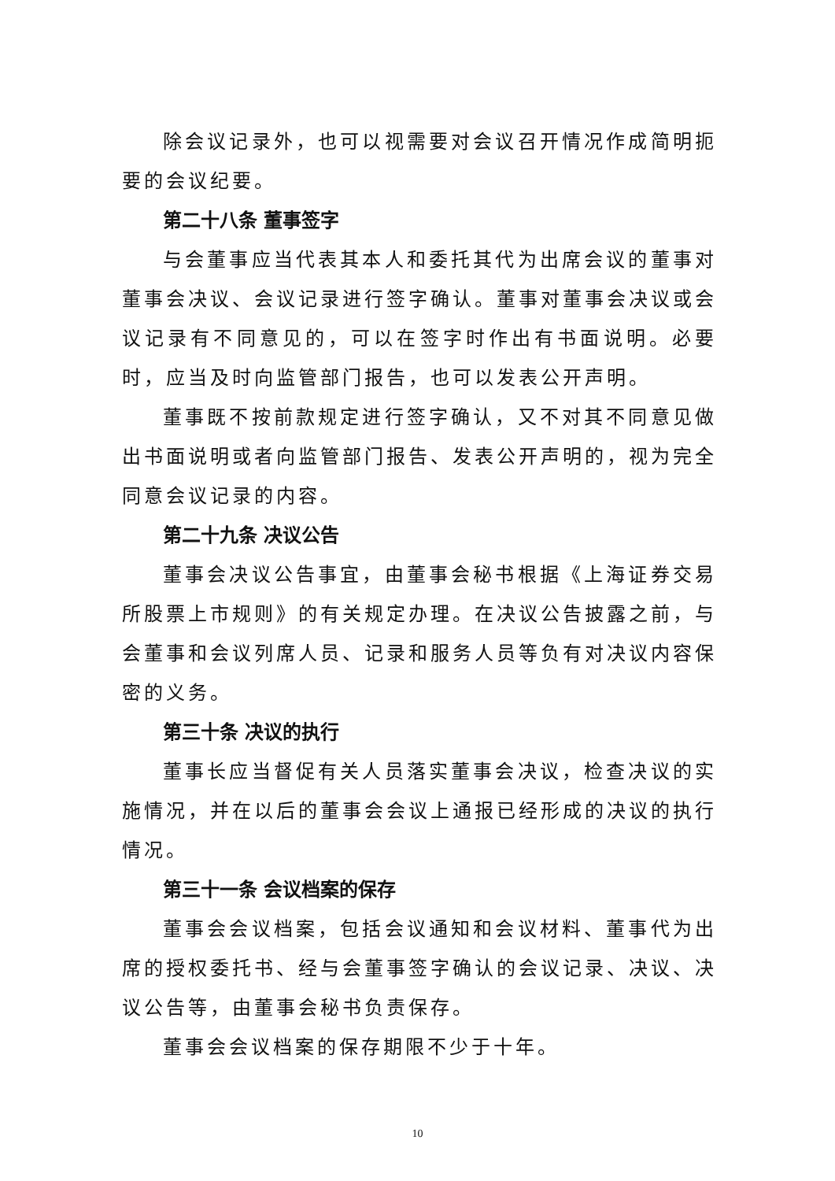除会议记录外，也可以视需要对会议召开情况作成简明扼要的会议纪要。
第二十八条 董事签字
与会董事应当代表其本人和委托其代为出席会议的董事对董事会决议、会议记录进行签字确认。董事对董事会决议或会议记录有不同意见的，可以在签字时作出有书面说明。必要时，应当及时向监管部门报告，也可以发表公开声明。
董事既不按前款规定进行签字确认，又不对其不同意见做出书面说明或者向监管部门报告、发表公开声明的，视为完全同意会议记录的内容。
第二十九条 决议公告
董事会决议公告事宜，由董事会秘书根据《上海证券交易所股票上市规则》的有关规定办理。在决议公告披露之前，与会董事和会议列席人员、记录和服务人员等负有对决议内容保密的义务。
第三十条 决议的执行
董事长应当督促有关人员落实董事会决议，检查决议的实施情况，并在以后的董事会会议上通报已经形成的决议的执行情况。
第三十一条 会议档案的保存
董事会会议档案，包括会议通知和会议材料、董事代为出席的授权委托书、经与会董事签字确认的会议记录、决议、决议公告等，由董事会秘书负责保存。
董事会会议档案的保存期限不少于十年。
10